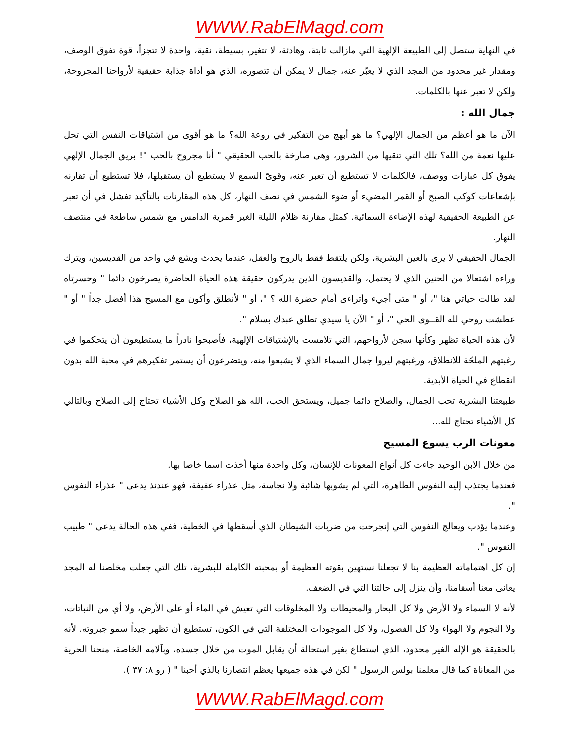WWW.RabElMagd.com
في النهاية ستصل إلى الطبيعة الإلهية التي مازالت ثابتة، وهادئة، لا تتغير، بسيطة، نقية، واحدة لا تتجزأ، قوة تفوق الوصف، ومقدار غير محدود من المجد الذي لا يعبّر عنه، جمال لا يمكن أن تتصوره، الذي هو أداة جذابة حقيقية لأرواحنا المجروحة، ولكن لا تعبر عنها بالكلمات.
جمال الله :
الآن ما هو أعظم من الجمال الإلهي؟ ما هو أبهج من التفكير في روعة الله؟ ما هو أقوى من اشتياقات النفس التي تحل عليها نعمة من الله؟ تلك التي تنقيها من الشرور، وهى صارخة بالحب الحقيقي " أنا مجروح بالحب "! بريق الجمال الإلهي يفوق كل عبارات ووصف، فالكلمات لا تستطيع أن تعبر عنه، وقوىّ السمع لا يستطيع أن يستقبلها، فلا تستطيع أن تقارنه بإشعاعات كوكب الصبح أو القمر المضيء أو ضوء الشمس في نصف النهار، كل هذه المقارنات بالتأكيد تفشل في أن تعبر عن الطبيعة الحقيقية لهذه الإضاءة السمائية. كمثل مقارنة ظلام الليلة الغير قمرية الدامس مع شمس ساطعة في منتصف النهار.
الجمال الحقيقي لا يرى بالعين البشرية، ولكن يلتقط فقط بالروح والعقل، عندما يحدث ويشع في واحد من القديسين، ويترك وراءه اشتعالا من الحنين الذي لا يحتمل، والقديسون الذين يدركون حقيقة هذه الحياة الحاضرة يصرخون دائما " وحسرتاه لقد طالت حياتي هنا "، أو " متى أجيء وأتراءى أمام حضرة الله ؟ "، أو " لأنطلق وأكون مع المسيح هذا أفضل جداً " أو " عطشت روحي لله القــوى الحي "، أو " الآن يا سيدي تطلق عبدك بسلام ".
لأن هذه الحياة تظهر وكأنها سجن لأرواحهم، التي تلامست بالإشتياقات الإلهية، فأصبحوا نادراً ما يستطيعون أن يتحكموا في رغبتهم الملحّة للانطلاق، ورغبتهم ليروا جمال السماء الذي لا يشبعوا منه، ويتضرعون أن يستمر تفكيرهم في محبة الله بدون انقطاع في الحياة الأبدية.
طبيعتنا البشرية تحب الجمال، والصلاح دائما جميل، ويستحق الحب، الله هو الصلاح وكل الأشياء تحتاج إلى الصلاح وبالتالي كل الأشياء تحتاج لله...
معونات الرب يسوع المسيح
من خلال الابن الوحيد جاءت كل أنواع المعونات للإنسان، وكل واحدة منها أخذت اسما خاصا بها.
فعندما يجتذب إليه النفوس الطاهرة، التي لم يشوبها شائبة ولا نجاسة، مثل عذراء عفيفة، فهو عندئذ يدعى " عذراء النفوس ".
وعندما يؤدب ويعالج النفوس التي إنجرحت من ضربات الشيطان الذي أسقطها في الخطية، ففي هذه الحالة يدعى " طبيب النفوس ".
إن كل اهتماماته العظيمة بنا لا تجعلنا نستهين بقوته العظيمة أو بمحبته الكاملة للبشرية، تلك التي جعلت مخلصنا له المجد يعانى معنا أسقامنا، وأن ينزل إلى حالتنا التي في الضعف.
لأنه لا السماء ولا الأرض ولا كل البحار والمحيطات ولا المخلوقات التي تعيش في الماء أو على الأرض، ولا أي من النباتات، ولا النجوم ولا الهواء ولا كل الفصول، ولا كل الموجودات المختلفة التي في الكون، تستطيع أن تظهر جيداً سمو جبروته. لأنه بالحقيقة هو الإله الغير محدود، الذي استطاع بغير استحالة أن يقابل الموت من خلال جسده، وبآلامه الخاصة، منحنا الحرية من المعاناة كما قال معلمنا بولس الرسول " لكن في هذه جميعها يعظم انتصارنا بالذي أحبنا " ( رو ٨: ٣٧ ).
WWW.RabElMagd.com